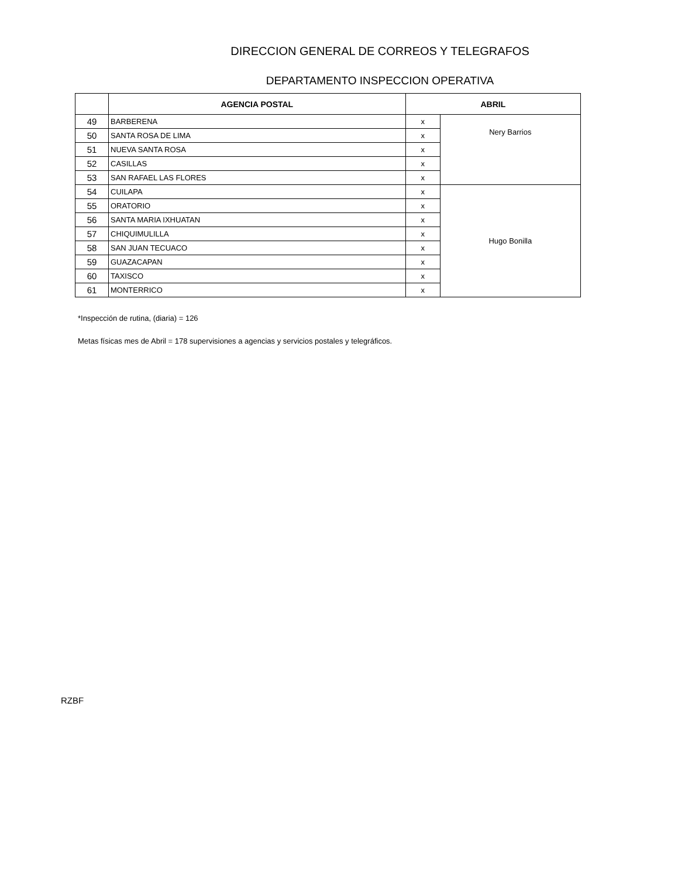DIRECCION GENERAL DE CORREOS Y TELEGRAFOS
DEPARTAMENTO INSPECCION OPERATIVA
| | AGENCIA POSTAL | ABRIL | |
| --- | --- | --- | --- |
| 49 | BARBERENA | x | Nery Barrios |
| 50 | SANTA ROSA DE LIMA | x | |
| 51 | NUEVA SANTA ROSA | x | |
| 52 | CASILLAS | x | |
| 53 | SAN RAFAEL LAS FLORES | x | |
| 54 | CUILAPA | x | Hugo Bonilla |
| 55 | ORATORIO | x | |
| 56 | SANTA MARIA IXHUATAN | x | |
| 57 | CHIQUIMULILLA | x | |
| 58 | SAN JUAN TECUACO | x | |
| 59 | GUAZACAPAN | x | |
| 60 | TAXISCO | x | |
| 61 | MONTERRICO | x | |
*Inspección de rutina, (diaria) = 126
Metas físicas mes de Abril = 178 supervisiones a agencias y servicios postales y telegráficos.
RZBF